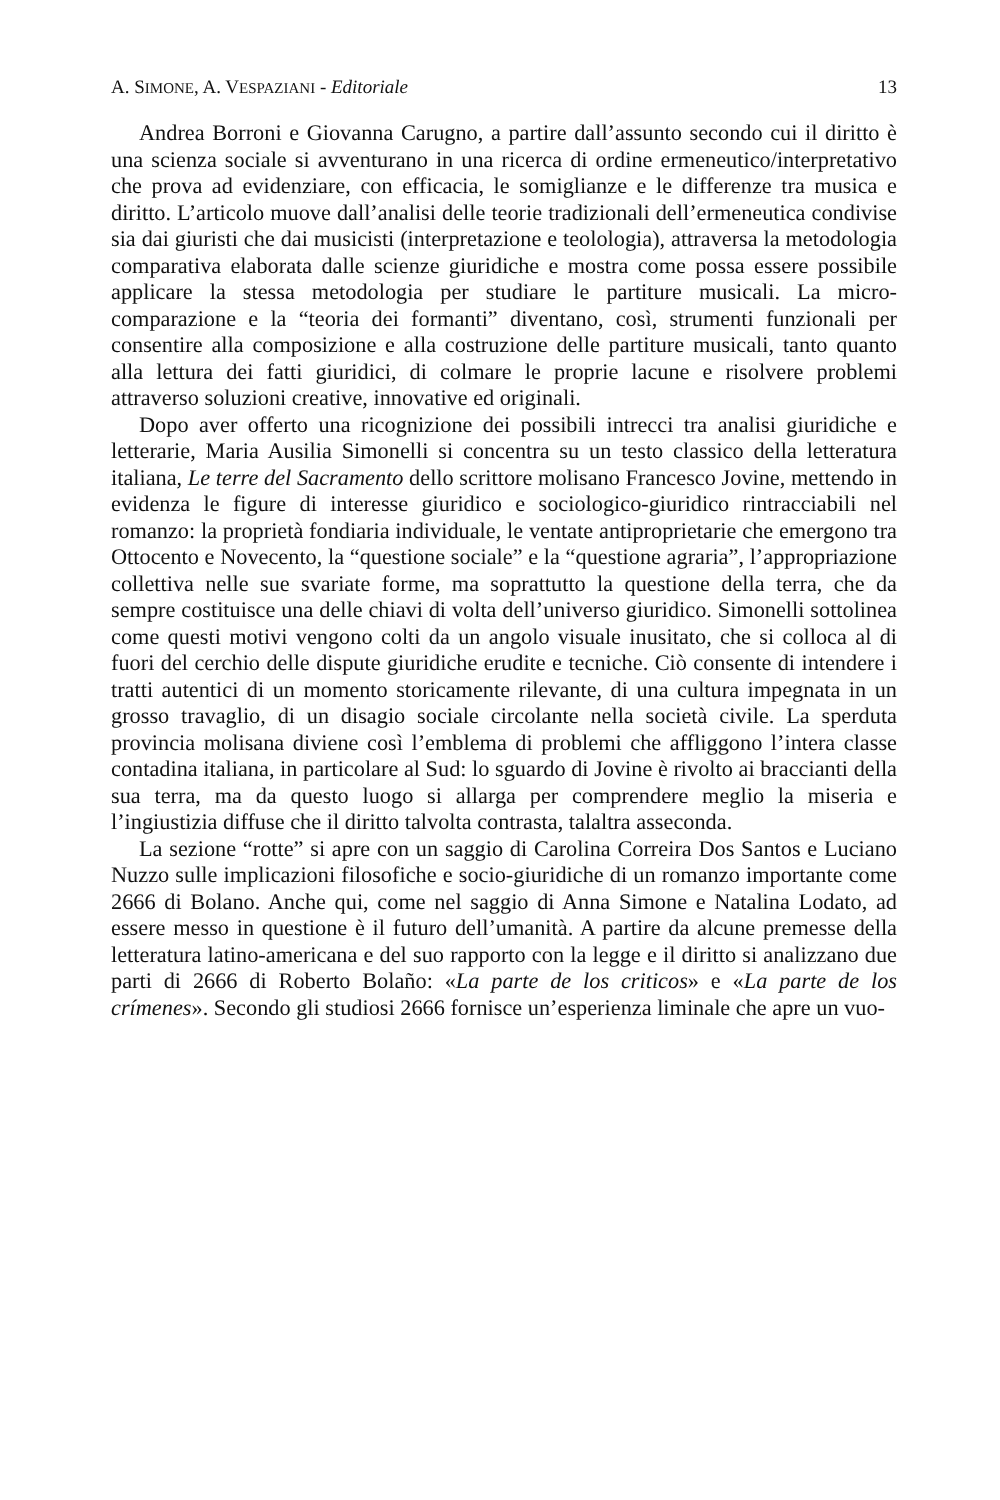A. SIMONE, A. VESPAZIANI - Editoriale 13
Andrea Borroni e Giovanna Carugno, a partire dall’assunto secondo cui il diritto è una scienza sociale si avventurano in una ricerca di ordine ermeneutico/interpretativo che prova ad evidenziare, con efficacia, le somiglianze e le differenze tra musica e diritto. L’articolo muove dall’analisi delle teorie tradizionali dell’ermeneutica condivise sia dai giuristi che dai musicisti (interpretazione e teolologia), attraversa la metodologia comparativa elaborata dalle scienze giuridiche e mostra come possa essere possibile applicare la stessa metodologia per studiare le partiture musicali. La micro-comparazione e la “teoria dei formanti” diventano, così, strumenti funzionali per consentire alla composizione e alla costruzione delle partiture musicali, tanto quanto alla lettura dei fatti giuridici, di colmare le proprie lacune e risolvere problemi attraverso soluzioni creative, innovative ed originali.
Dopo aver offerto una ricognizione dei possibili intrecci tra analisi giuridiche e letterarie, Maria Ausilia Simonelli si concentra su un testo classico della letteratura italiana, Le terre del Sacramento dello scrittore molisano Francesco Jovine, mettendo in evidenza le figure di interesse giuridico e sociologico-giuridico rintracciabili nel romanzo: la proprietà fondiaria individuale, le ventate antiproprietarie che emergono tra Ottocento e Novecento, la “questione sociale” e la “questione agraria”, l’appropriazione collettiva nelle sue svariate forme, ma soprattutto la questione della terra, che da sempre costituisce una delle chiavi di volta dell’universo giuridico. Simonelli sottolinea come questi motivi vengono colti da un angolo visuale inusitato, che si colloca al di fuori del cerchio delle dispute giuridiche erudite e tecniche. Ciò consente di intendere i tratti autentici di un momento storicamente rilevante, di una cultura impegnata in un grosso travaglio, di un disagio sociale circolante nella società civile. La sperduta provincia molisana diviene così l’emblema di problemi che affliggono l’intera classe contadina italiana, in particolare al Sud: lo sguardo di Jovine è rivolto ai braccianti della sua terra, ma da questo luogo si allarga per comprendere meglio la miseria e l’ingiustizia diffuse che il diritto talvolta contrasta, talaltra asseconda.
La sezione “rotte” si apre con un saggio di Carolina Correira Dos Santos e Luciano Nuzzo sulle implicazioni filosofiche e socio-giuridiche di un romanzo importante come 2666 di Bolano. Anche qui, come nel saggio di Anna Simone e Natalina Lodato, ad essere messo in questione è il futuro dell’umanità. A partire da alcune premesse della letteratura latino-americana e del suo rapporto con la legge e il diritto si analizzano due parti di 2666 di Roberto Bolaño: «La parte de los criticos» e «La parte de los crímenes». Secondo gli studiosi 2666 fornisce un’esperienza liminale che apre un vuo-